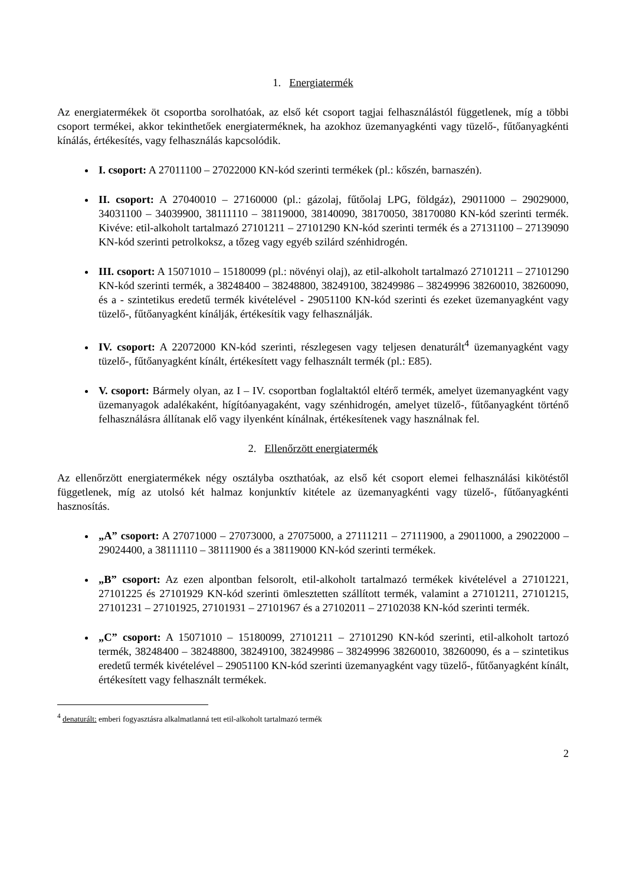1. Energiatermék
Az energiatermékek öt csoportba sorolhatóak, az első két csoport tagjai felhasználástól függetlenek, míg a többi csoport termékei, akkor tekinthetőek energiaterméknek, ha azokhoz üzemanyagkénti vagy tüzelő-, fűtőanyagkénti kínálás, értékesítés, vagy felhasználás kapcsolódik.
I. csoport: A 27011100 – 27022000 KN-kód szerinti termékek (pl.: kőszén, barnaszén).
II. csoport: A 27040010 – 27160000 (pl.: gázolaj, fűtőolaj LPG, földgáz), 29011000 – 29029000, 34031100 – 34039900, 38111110 – 38119000, 38140090, 38170050, 38170080 KN-kód szerinti termék. Kivéve: etil-alkoholt tartalmazó 27101211 – 27101290 KN-kód szerinti termék és a 27131100 – 27139090 KN-kód szerinti petrolkoksz, a tőzeg vagy egyéb szilárd szénhidrogén.
III. csoport: A 15071010 – 15180099 (pl.: növényi olaj), az etil-alkoholt tartalmazó 27101211 – 27101290 KN-kód szerinti termék, a 38248400 – 38248800, 38249100, 38249986 – 38249996 38260010, 38260090, és a - szintetikus eredetű termék kivételével - 29051100 KN-kód szerinti és ezeket üzemanyagként vagy tüzelő-, fűtőanyagként kínálják, értékesítik vagy felhasználják.
IV. csoport: A 22072000 KN-kód szerinti, részlegesen vagy teljesen denaturált<sup>4</sup> üzemanyagként vagy tüzelő-, fűtőanyagként kínált, értékesített vagy felhasznált termék (pl.: E85).
V. csoport: Bármely olyan, az I – IV. csoportban foglaltaktól eltérő termék, amelyet üzemanyagként vagy üzemanyagok adalékaként, hígítóanyagaként, vagy szénhidrogén, amelyet tüzelő-, fűtőanyagként történő felhasználásra állítanak elő vagy ilyenként kínálnak, értékesítenek vagy használnak fel.
2. Ellenőrzött energiatermék
Az ellenőrzött energiatermékek négy osztályba oszthatóak, az első két csoport elemei felhasználási kikötéstől függetlenek, míg az utolsó két halmaz konjunktív kitétele az üzemanyagkénti vagy tüzelő-, fűtőanyagkénti hasznosítás.
„A” csoport: A 27071000 – 27073000, a 27075000, a 27111211 – 27111900, a 29011000, a 29022000 – 29024400, a 38111110 – 38111900 és a 38119000 KN-kód szerinti termékek.
„B” csoport: Az ezen alpontban felsorolt, etil-alkoholt tartalmazó termékek kivételével a 27101221, 27101225 és 27101929 KN-kód szerinti ömlesztetten szállított termék, valamint a 27101211, 27101215, 27101231 – 27101925, 27101931 – 27101967 és a 27102011 – 27102038 KN-kód szerinti termék.
„C” csoport: A 15071010 – 15180099, 27101211 – 27101290 KN-kód szerinti, etil-alkoholt tartozó termék, 38248400 – 38248800, 38249100, 38249986 – 38249996 38260010, 38260090, és a – szintetikus eredetű termék kivételével – 29051100 KN-kód szerinti üzemanyagként vagy tüzelő-, fűtőanyagként kínált, értékesített vagy felhasznált termékek.
<sup>4</sup> denaturált: emberi fogyasztásra alkalmatlanná tett etil-alkoholt tartalmazó termék
2